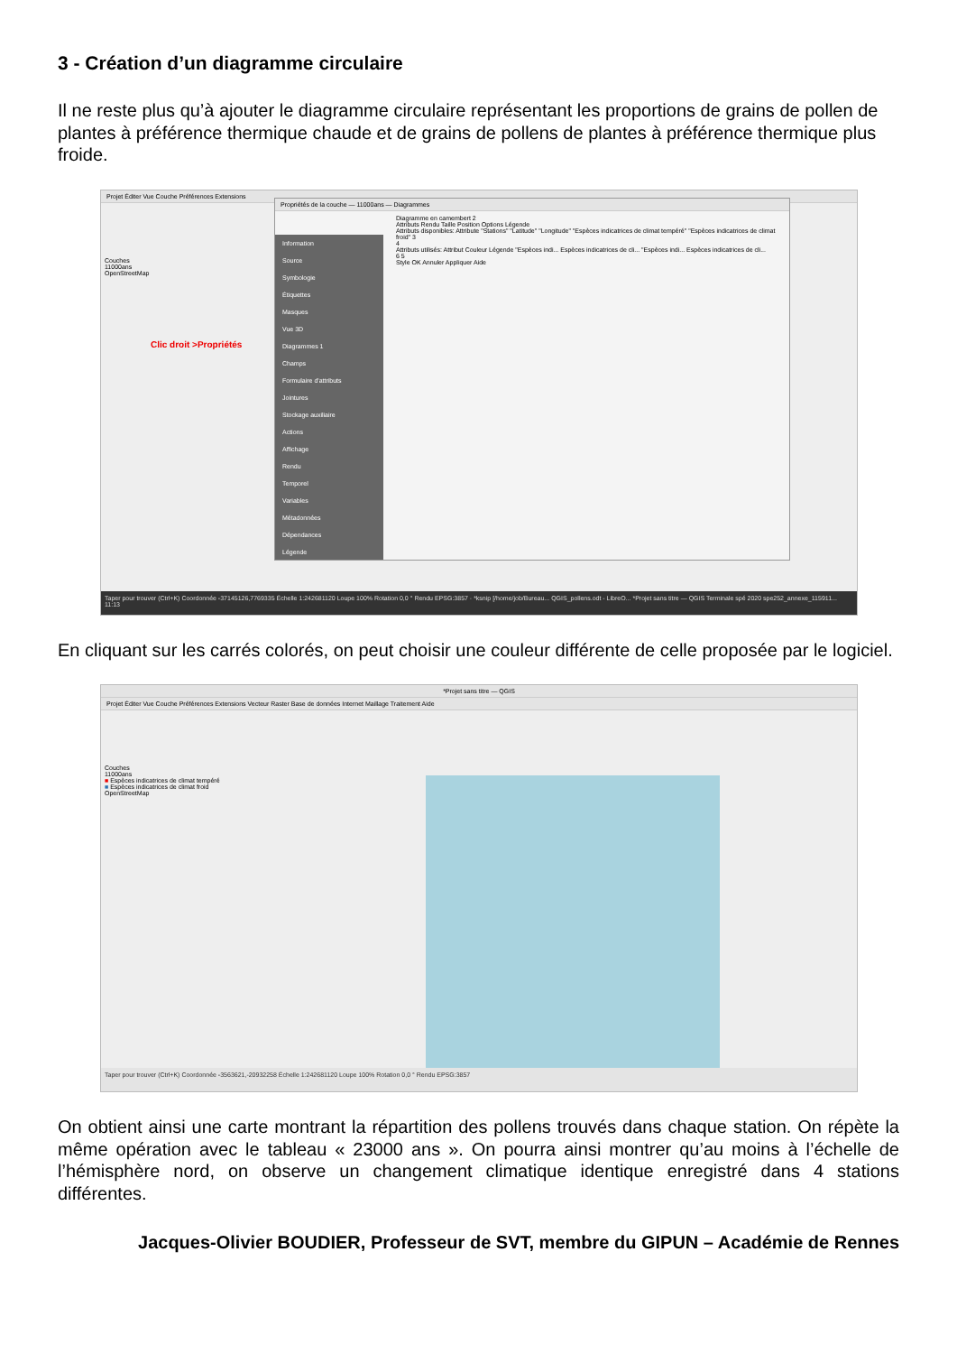3 - Création d’un diagramme circulaire
Il ne reste plus qu’à ajouter le diagramme circulaire représentant les proportions de grains de pollen de plantes à préférence thermique chaude et de grains de pollens de plantes à préférence thermique plus froide.
Projet Éditer Vue Couche Préférences Extensions
Couches
11000ans
OpenStreetMap
Clic droit >Propriétés
Propriétés de la couche — 11000ans — Diagrammes
Information
Source
Symbologie
Étiquettes
Masques
Vue 3D
Diagrammes 1
Champs
Formulaire d'attributs
Jointures
Stockage auxiliaire
Actions
Affichage
Rendu
Temporel
Variables
Métadonnées
Dépendances
Légende
Diagramme en camembert 2
Attributs Rendu Taille Position Options Légende
Attributs disponibles: Attribute "Stations" "Latitude" "Longitude" "Espèces indicatrices de climat tempéré" "Espèces indicatrices de climat froid" 3
4
Attributs utilisés: Attribut Couleur Légende "Espèces indi... Espèces indicatrices de cli... "Espèces indi... Espèces indicatrices de cli...
6 5
Style OK Annuler Appliquer Aide
Taper pour trouver (Ctrl+K) Coordonnée -37145126,7769335 Échelle 1:242681120 Loupe 100% Rotation 0,0 ° Rendu EPSG:3857 · *ksnip [/home/job/Bureau... QGIS_pollens.odt - LibreO... *Projet sans titre — QGIS Terminale spé 2020 spe252_annexe_115911... 11:13
En cliquant sur les carrés colorés, on peut choisir une couleur différente de celle proposée par le logiciel.
*Projet sans titre — QGIS
Projet Éditer Vue Couche Préférences Extensions Vecteur Raster Base de données Internet Maillage Traitement Aide
Couches
11000ans
■ Espèces indicatrices de climat tempéré
■ Espèces indicatrices de climat froid
OpenStreetMap
Taper pour trouver (Ctrl+K) Coordonnée -3563621,-20932258 Échelle 1:242681120 Loupe 100% Rotation 0,0 ° Rendu EPSG:3857
On obtient ainsi une carte montrant la répartition des pollens trouvés dans chaque station. On répète la même opération avec le tableau « 23000 ans ». On pourra ainsi montrer qu’au moins à l’échelle de l’hémisphère nord, on observe un changement climatique identique enregistré dans 4 stations différentes.
Jacques-Olivier BOUDIER, Professeur de SVT, membre du GIPUN – Académie de Rennes